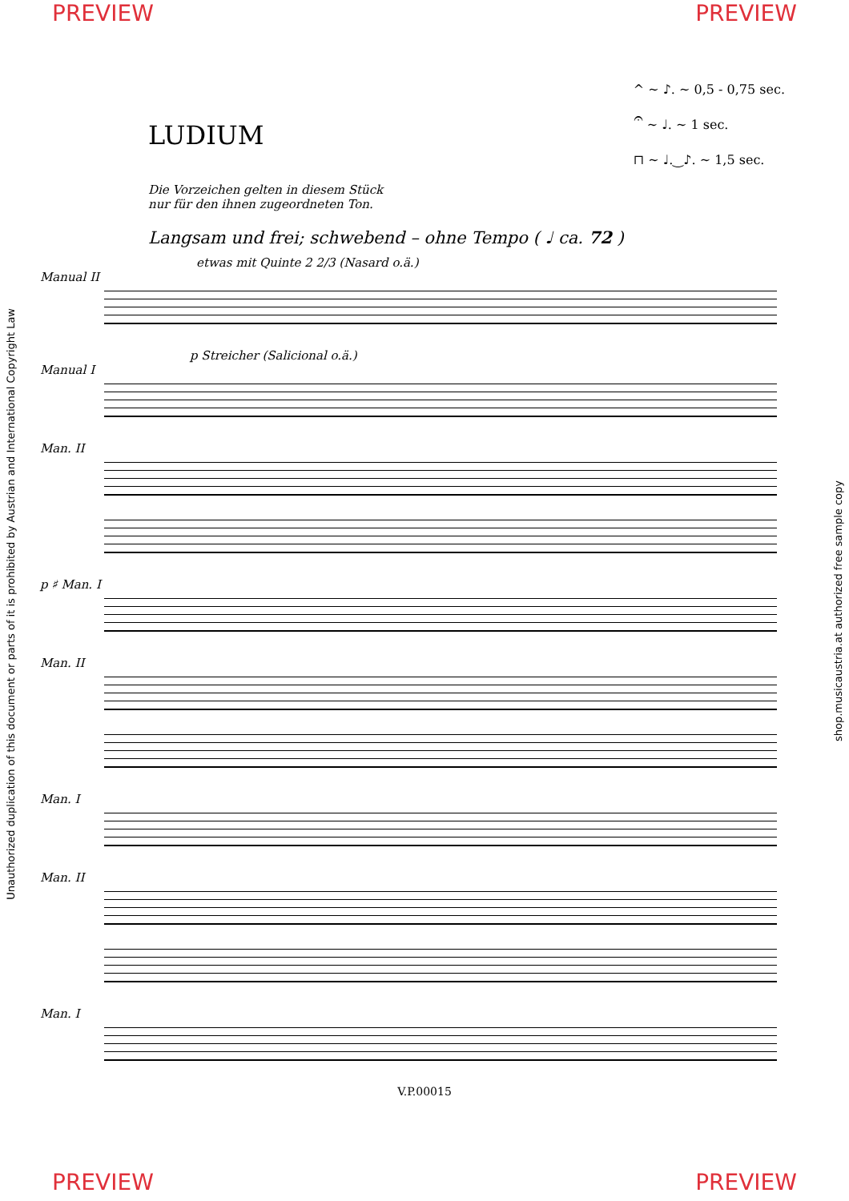PREVIEW PREVIEW
LUDIUM
Die Vorzeichen gelten in diesem Stück
nur für den ihnen zugeordneten Ton.
^ ~ ♪. ~ 0,5 - 0,75 sec.
𝄐 ~ ♩. ~ 1 sec.
⊓ ~ ♩.‿♪. ~ 1,5 sec.
Langsam und frei; schwebend – ohne Tempo ( ♩ ca. 72 )
etwas mit Quinte 2 2/3 (Nasard o.ä.)
Manual II
p Streicher (Salicional o.ä.)
Manual I
Man. II
p ♯ Man. I
Man. II
Man. I
Man. II
Man. I
V.P.00015
Unauthorized duplication of this document or parts of it is prohibited by Austrian and International Copyright Law
shop.musicaustria.at authorized free sample copy
PREVIEW PREVIEW